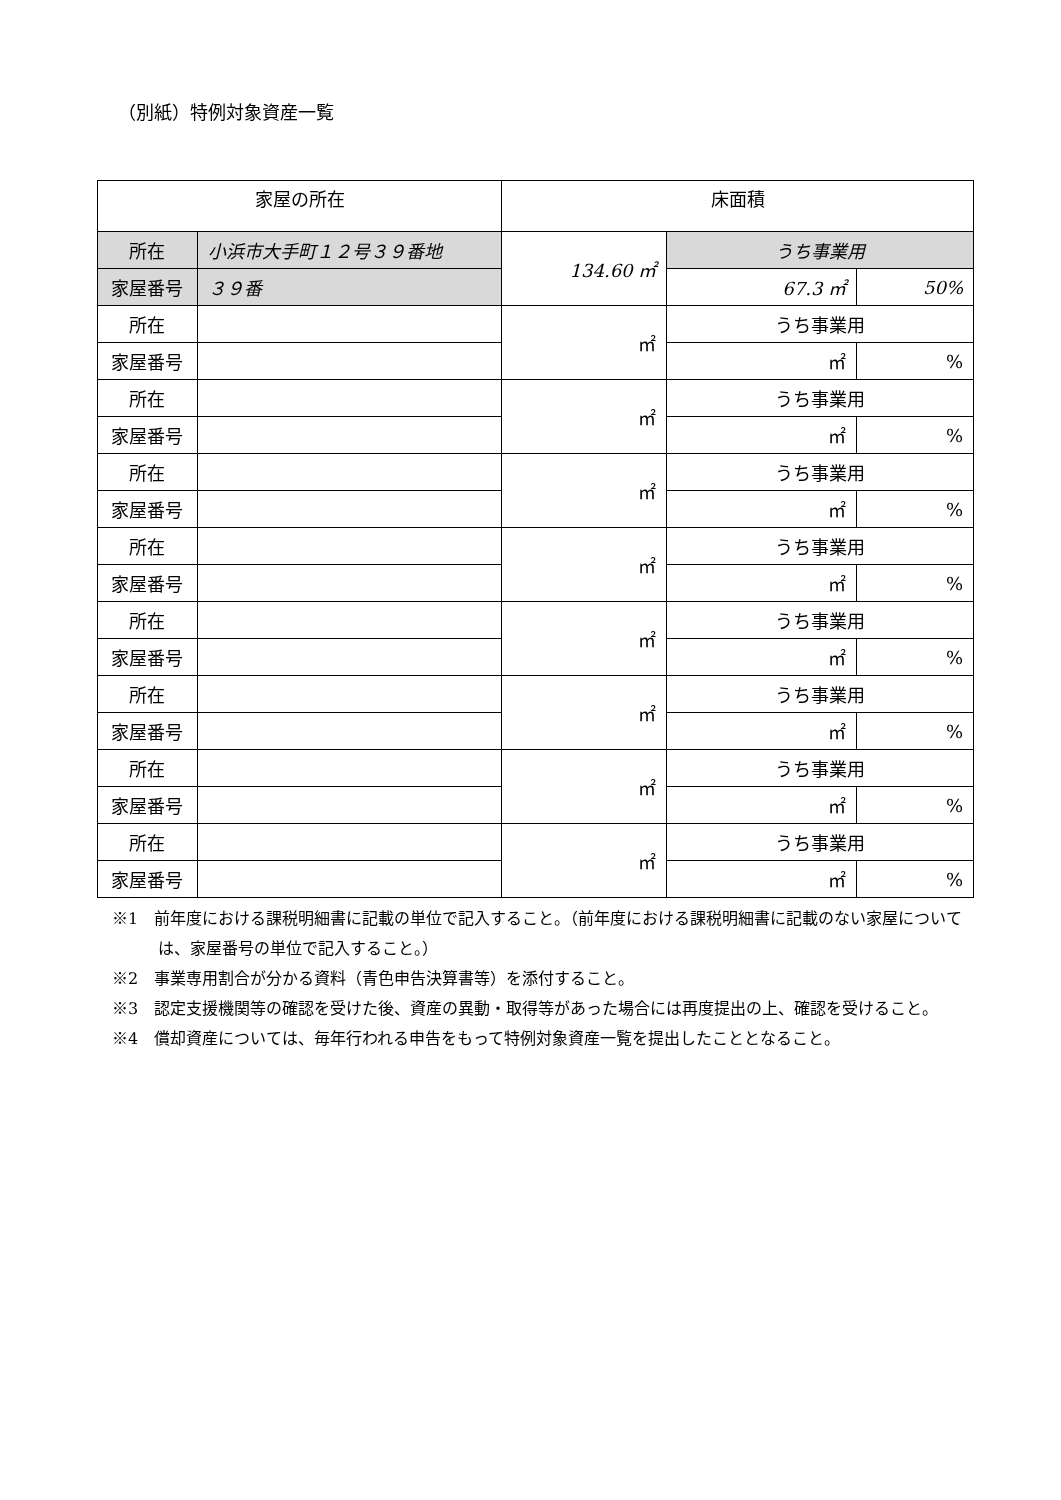（別紙）特例対象資産一覧
| 家屋の所在 | | 床面積 | | |
| --- | --- | --- | --- | --- |
| 所在 | 小浜市大手町１２号３９番地 | 134.60 ㎡ | うち事業用 | |
| 家屋番号 | ３９番 | | 67.3 ㎡ | 50% |
| 所在 | | ㎡ | うち事業用 | |
| 家屋番号 | | | ㎡ | % |
| 所在 | | ㎡ | うち事業用 | |
| 家屋番号 | | | ㎡ | % |
| 所在 | | ㎡ | うち事業用 | |
| 家屋番号 | | | ㎡ | % |
| 所在 | | ㎡ | うち事業用 | |
| 家屋番号 | | | ㎡ | % |
| 所在 | | ㎡ | うち事業用 | |
| 家屋番号 | | | ㎡ | % |
| 所在 | | ㎡ | うち事業用 | |
| 家屋番号 | | | ㎡ | % |
| 所在 | | ㎡ | うち事業用 | |
| 家屋番号 | | | ㎡ | % |
| 所在 | | ㎡ | うち事業用 | |
| 家屋番号 | | | ㎡ | % |
※1　前年度における課税明細書に記載の単位で記入すること。（前年度における課税明細書に記載のない家屋については、家屋番号の単位で記入すること。）
※2　事業専用割合が分かる資料（青色申告決算書等）を添付すること。
※3　認定支援機関等の確認を受けた後、資産の異動・取得等があった場合には再度提出の上、確認を受けること。
※4　償却資産については、毎年行われる申告をもって特例対象資産一覧を提出したこととなること。